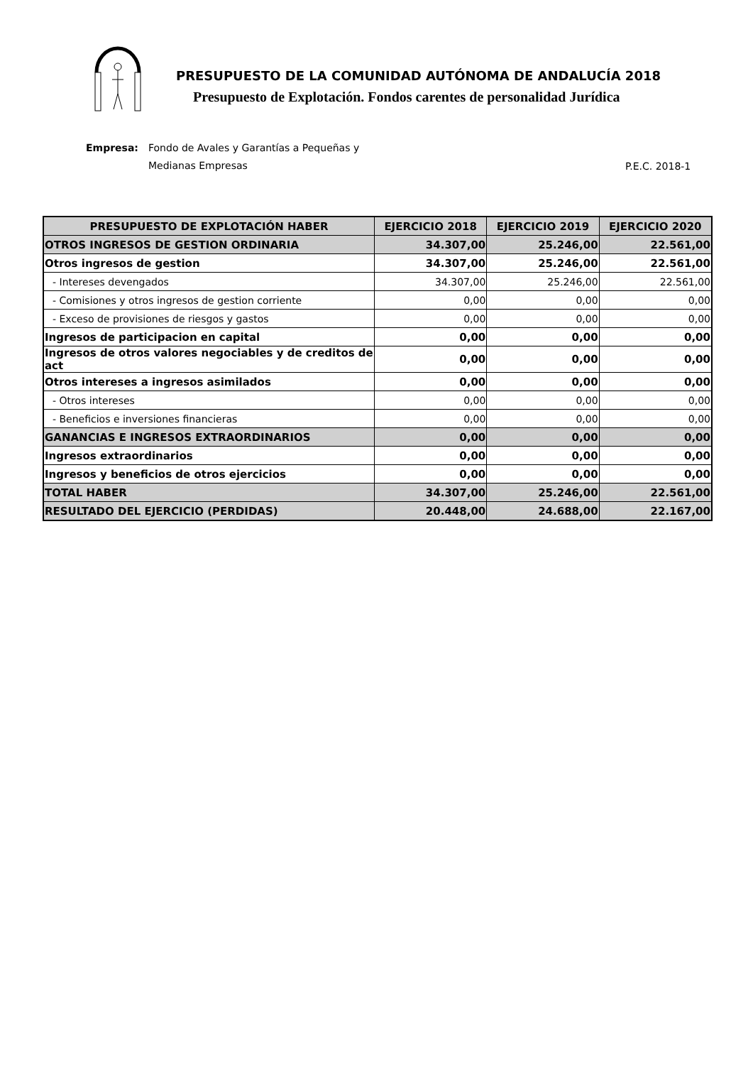PRESUPUESTO DE LA COMUNIDAD AUTÓNOMA DE ANDALUCÍA 2018
Presupuesto de Explotación. Fondos carentes de personalidad Jurídica
Empresa: Fondo de Avales y Garantías a Pequeñas y
Medianas Empresas
P.E.C. 2018-1
| PRESUPUESTO DE EXPLOTACIÓN HABER | EJERCICIO 2018 | EJERCICIO 2019 | EJERCICIO 2020 |
| --- | --- | --- | --- |
| OTROS INGRESOS DE GESTION ORDINARIA | 34.307,00 | 25.246,00 | 22.561,00 |
| Otros ingresos de gestion | 34.307,00 | 25.246,00 | 22.561,00 |
| - Intereses devengados | 34.307,00 | 25.246,00 | 22.561,00 |
| - Comisiones y otros ingresos de gestion corriente | 0,00 | 0,00 | 0,00 |
| - Exceso de provisiones de riesgos y gastos | 0,00 | 0,00 | 0,00 |
| Ingresos de participacion en capital | 0,00 | 0,00 | 0,00 |
| Ingresos de otros valores negociables y de creditos de act | 0,00 | 0,00 | 0,00 |
| Otros intereses a ingresos asimilados | 0,00 | 0,00 | 0,00 |
| - Otros intereses | 0,00 | 0,00 | 0,00 |
| - Beneficios e inversiones financieras | 0,00 | 0,00 | 0,00 |
| GANANCIAS E INGRESOS EXTRAORDINARIOS | 0,00 | 0,00 | 0,00 |
| Ingresos extraordinarios | 0,00 | 0,00 | 0,00 |
| Ingresos y beneficios de otros ejercicios | 0,00 | 0,00 | 0,00 |
| TOTAL HABER | 34.307,00 | 25.246,00 | 22.561,00 |
| RESULTADO DEL EJERCICIO (PERDIDAS) | 20.448,00 | 24.688,00 | 22.167,00 |